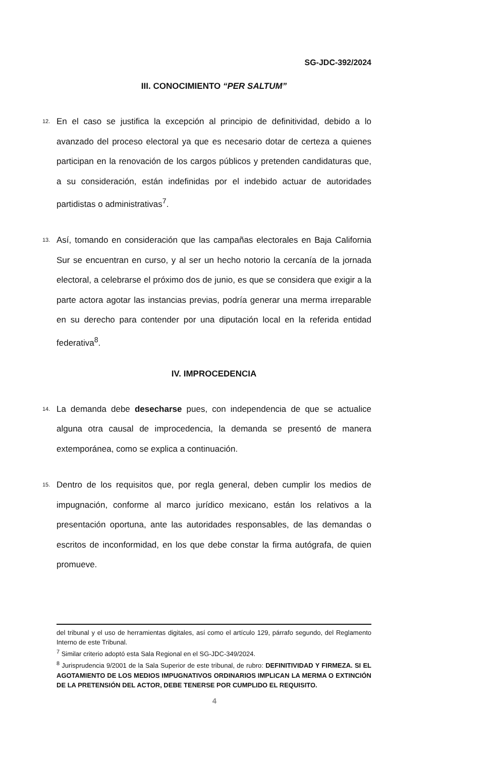SG-JDC-392/2024
III. CONOCIMIENTO “PER SALTUM”
12. En el caso se justifica la excepción al principio de definitividad, debido a lo avanzado del proceso electoral ya que es necesario dotar de certeza a quienes participan en la renovación de los cargos públicos y pretenden candidaturas que, a su consideración, están indefinidas por el indebido actuar de autoridades partidistas o administrativas<sup>7</sup>.
13. Así, tomando en consideración que las campañas electorales en Baja California Sur se encuentran en curso, y al ser un hecho notorio la cercanía de la jornada electoral, a celebrarse el próximo dos de junio, es que se considera que exigir a la parte actora agotar las instancias previas, podría generar una merma irreparable en su derecho para contender por una diputación local en la referida entidad federativa<sup>8</sup>.
IV. IMPROCEDENCIA
14. La demanda debe desecharse pues, con independencia de que se actualice alguna otra causal de improcedencia, la demanda se presentó de manera extemporánea, como se explica a continuación.
15. Dentro de los requisitos que, por regla general, deben cumplir los medios de impugnación, conforme al marco jurídico mexicano, están los relativos a la presentación oportuna, ante las autoridades responsables, de las demandas o escritos de inconformidad, en los que debe constar la firma autógrafa, de quien promueve.
del tribunal y el uso de herramientas digitales, así como el artículo 129, párrafo segundo, del Reglamento Interno de este Tribunal.
<sup>7</sup> Similar criterio adoptó esta Sala Regional en el SG-JDC-349/2024.
<sup>8</sup> Jurisprudencia 9/2001 de la Sala Superior de este tribunal, de rubro: DEFINITIVIDAD Y FIRMEZA. SI EL AGOTAMIENTO DE LOS MEDIOS IMPUGNATIVOS ORDINARIOS IMPLICAN LA MERMA O EXTINCIÓN DE LA PRETENSIÓN DEL ACTOR, DEBE TENERSE POR CUMPLIDO EL REQUISITO.
4